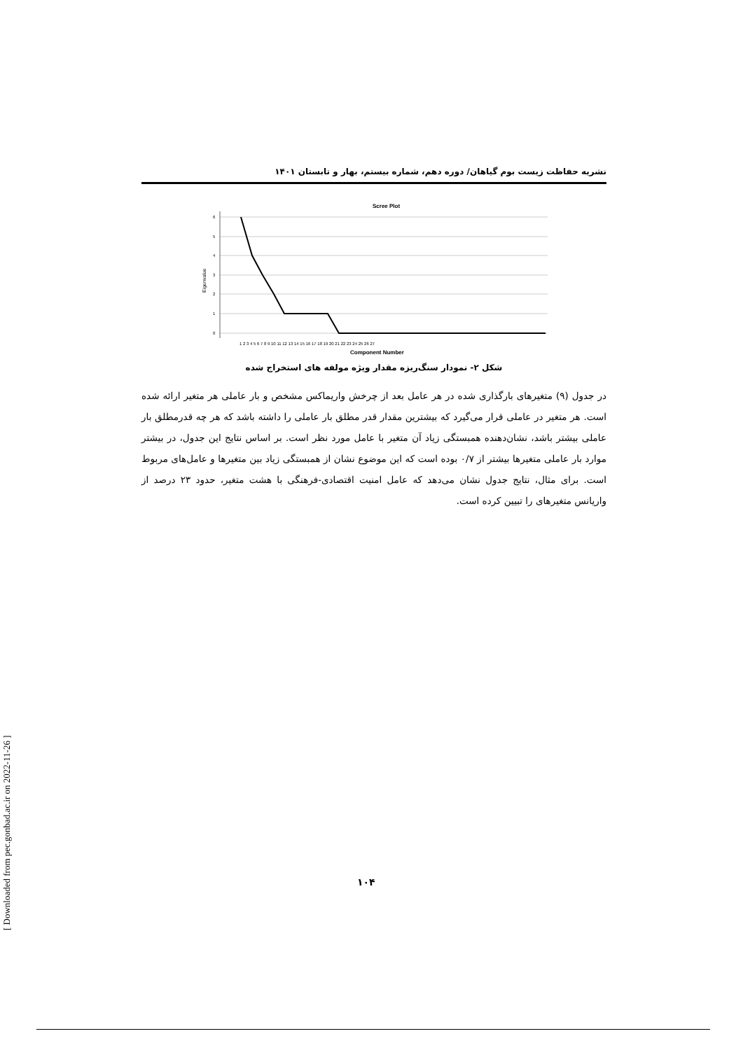نشریه حفاظت زیست بوم گیاهان/ دوره دهم، شماره بیستم، بهار و تابستان ۱۴۰۱
Scree Plot
6
5
4
3
2
1
0
Eigenvalue
1 2 3 4 5 6 7 8 9 10 11 12 13 14 15 16 17 18 19 20 21 22 23 24 25 26 27
Component Number
شکل ۲- نمودار سنگ‌ریزه مقدار ویژه مولفه های استخراج شده
در جدول (۹) متغیرهای بارگذاری شده در هر عامل بعد از چرخش واریماکس مشخص و بار عاملی هر متغیر ارائه شده است. هر متغیر در عاملی قرار می‌گیرد که بیشترین مقدار قدر مطلق بار عاملی را داشته باشد که هر چه قدرمطلق بار عاملی بیشتر باشد، نشان‌دهنده همبستگی زیاد آن متغیر با عامل مورد نظر است. بر اساس نتایج این جدول، در بیشتر موارد بار عاملی متغیرها بیشتر از ۰/۷ بوده است که این موضوع نشان از همبستگی زیاد بین متغیرها و عامل‌های مربوط است. برای مثال، نتایج جدول نشان می‌دهد که عامل امنیت اقتصادی-فرهنگی با هشت متغیر، حدود ۲۳ درصد از واریانس متغیرهای را تبیین کرده است.
۱۰۴
[ Downloaded from pec.gonbad.ac.ir on 2022-11-26 ]